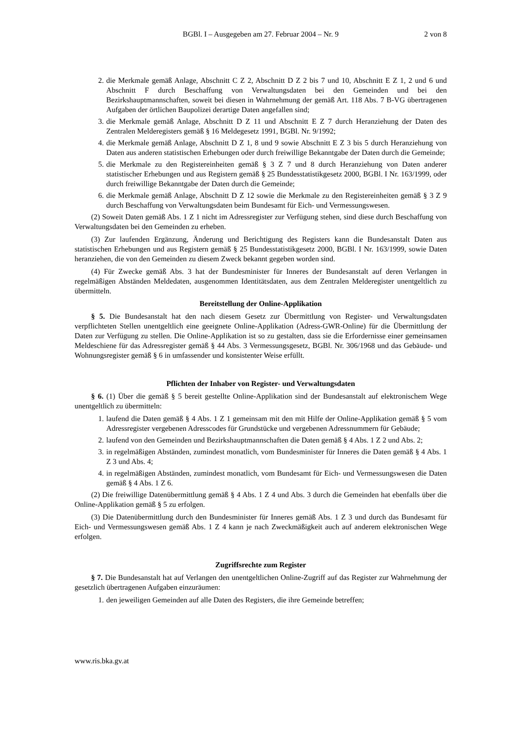BGBl. I – Ausgegeben am 27. Februar 2004 – Nr. 9 2 von 8
2. die Merkmale gemäß Anlage, Abschnitt C Z 2, Abschnitt D Z 2 bis 7 und 10, Abschnitt E Z 1, 2 und 6 und Abschnitt F durch Beschaffung von Verwaltungsdaten bei den Gemeinden und bei den Bezirkshauptmannschaften, soweit bei diesen in Wahrnehmung der gemäß Art. 118 Abs. 7 B-VG übertragenen Aufgaben der örtlichen Baupolizei derartige Daten angefallen sind;
3. die Merkmale gemäß Anlage, Abschnitt D Z 11 und Abschnitt E Z 7 durch Heranziehung der Daten des Zentralen Melderegisters gemäß § 16 Meldegesetz 1991, BGBl. Nr. 9/1992;
4. die Merkmale gemäß Anlage, Abschnitt D Z 1, 8 und 9 sowie Abschnitt E Z 3 bis 5 durch Heranziehung von Daten aus anderen statistischen Erhebungen oder durch freiwillige Bekanntgabe der Daten durch die Gemeinde;
5. die Merkmale zu den Registereinheiten gemäß § 3 Z 7 und 8 durch Heranziehung von Daten anderer statistischer Erhebungen und aus Registern gemäß § 25 Bundesstatistikgesetz 2000, BGBl. I Nr. 163/1999, oder durch freiwillige Bekanntgabe der Daten durch die Gemeinde;
6. die Merkmale gemäß Anlage, Abschnitt D Z 12 sowie die Merkmale zu den Registereinheiten gemäß § 3 Z 9 durch Beschaffung von Verwaltungsdaten beim Bundesamt für Eich- und Vermessungswesen.
(2) Soweit Daten gemäß Abs. 1 Z 1 nicht im Adressregister zur Verfügung stehen, sind diese durch Beschaffung von Verwaltungsdaten bei den Gemeinden zu erheben.
(3) Zur laufenden Ergänzung, Änderung und Berichtigung des Registers kann die Bundesanstalt Daten aus statistischen Erhebungen und aus Registern gemäß § 25 Bundesstatistikgesetz 2000, BGBl. I Nr. 163/1999, sowie Daten heranziehen, die von den Gemeinden zu diesem Zweck bekannt gegeben worden sind.
(4) Für Zwecke gemäß Abs. 3 hat der Bundesminister für Inneres der Bundesanstalt auf deren Verlangen in regelmäßigen Abständen Meldedaten, ausgenommen Identitätsdaten, aus dem Zentralen Melderegister unentgeltlich zu übermitteln.
Bereitstellung der Online-Applikation
§ 5. Die Bundesanstalt hat den nach diesem Gesetz zur Übermittlung von Register- und Verwaltungsdaten verpflichteten Stellen unentgeltlich eine geeignete Online-Applikation (Adress-GWR-Online) für die Übermittlung der Daten zur Verfügung zu stellen. Die Online-Applikation ist so zu gestalten, dass sie die Erfordernisse einer gemeinsamen Meldeschiene für das Adressregister gemäß § 44 Abs. 3 Vermessungsgesetz, BGBl. Nr. 306/1968 und das Gebäude- und Wohnungsregister gemäß § 6 in umfassender und konsistenter Weise erfüllt.
Pflichten der Inhaber von Register- und Verwaltungsdaten
§ 6. (1) Über die gemäß § 5 bereit gestellte Online-Applikation sind der Bundesanstalt auf elektronischem Wege unentgeltlich zu übermitteln:
1. laufend die Daten gemäß § 4 Abs. 1 Z 1 gemeinsam mit den mit Hilfe der Online-Applikation gemäß § 5 vom Adressregister vergebenen Adresscodes für Grundstücke und vergebenen Adressnummern für Gebäude;
2. laufend von den Gemeinden und Bezirkshauptmannschaften die Daten gemäß § 4 Abs. 1 Z 2 und Abs. 2;
3. in regelmäßigen Abständen, zumindest monatlich, vom Bundesminister für Inneres die Daten gemäß § 4 Abs. 1 Z 3 und Abs. 4;
4. in regelmäßigen Abständen, zumindest monatlich, vom Bundesamt für Eich- und Vermessungswesen die Daten gemäß § 4 Abs. 1 Z 6.
(2) Die freiwillige Datenübermittlung gemäß § 4 Abs. 1 Z 4 und Abs. 3 durch die Gemeinden hat ebenfalls über die Online-Applikation gemäß § 5 zu erfolgen.
(3) Die Datenübermittlung durch den Bundesminister für Inneres gemäß Abs. 1 Z 3 und durch das Bundesamt für Eich- und Vermessungswesen gemäß Abs. 1 Z 4 kann je nach Zweckmäßigkeit auch auf anderem elektronischen Wege erfolgen.
Zugriffsrechte zum Register
§ 7. Die Bundesanstalt hat auf Verlangen den unentgeltlichen Online-Zugriff auf das Register zur Wahrnehmung der gesetzlich übertragenen Aufgaben einzuräumen:
1. den jeweiligen Gemeinden auf alle Daten des Registers, die ihre Gemeinde betreffen;
www.ris.bka.gv.at